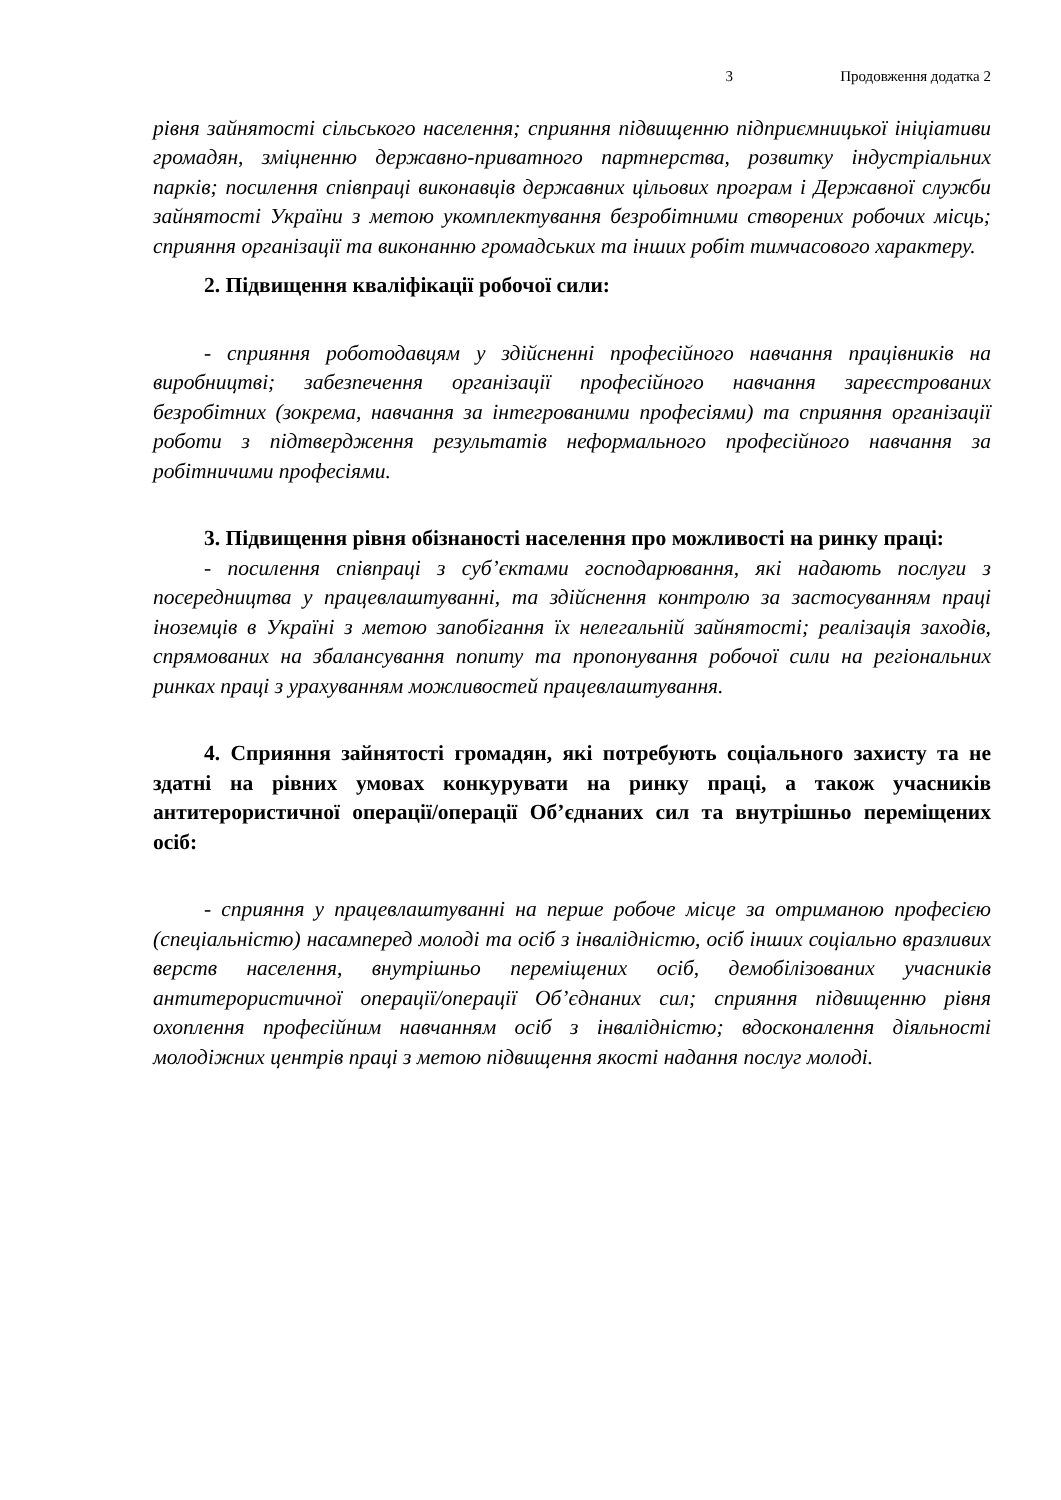3 Продовження додатка 2
рівня зайнятості сільського населення; сприяння підвищенню підприємницької ініціативи громадян, зміцненню державно-приватного партнерства, розвитку індустріальних парків; посилення співпраці виконавців державних цільових програм і Державної служби зайнятості України з метою укомплектування безробітними створених робочих місць; сприяння організації та виконанню громадських та інших робіт тимчасового характеру.
2. Підвищення кваліфікації робочої сили:
- сприяння роботодавцям у здійсненні професійного навчання працівників на виробництві; забезпечення організації професійного навчання зареєстрованих безробітних (зокрема, навчання за інтегрованими професіями) та сприяння організації роботи з підтвердження результатів неформального професійного навчання за робітничими професіями.
3. Підвищення рівня обізнаності населення про можливості на ринку праці:
- посилення співпраці з суб’єктами господарювання, які надають послуги з посередництва у працевлаштуванні, та здійснення контролю за застосуванням праці іноземців в Україні з метою запобігання їх нелегальній зайнятості; реалізація заходів, спрямованих на збалансування попиту та пропонування робочої сили на регіональних ринках праці з урахуванням можливостей працевлаштування.
4. Сприяння зайнятості громадян, які потребують соціального захисту та не здатні на рівних умовах конкурувати на ринку праці, а також учасників антитерористичної операції/операції Об’єднаних сил та внутрішньо переміщених осіб:
- сприяння у працевлаштуванні на перше робоче місце за отриманою професією (спеціальністю) насамперед молоді та осіб з інвалідністю, осіб інших соціально вразливих верств населення, внутрішньо переміщених осіб, демобілізованих учасників антитерористичної операції/операції Об’єднаних сил; сприяння підвищенню рівня охоплення професійним навчанням осіб з інвалідністю; вдосконалення діяльності молодіжних центрів праці з метою підвищення якості надання послуг молоді.